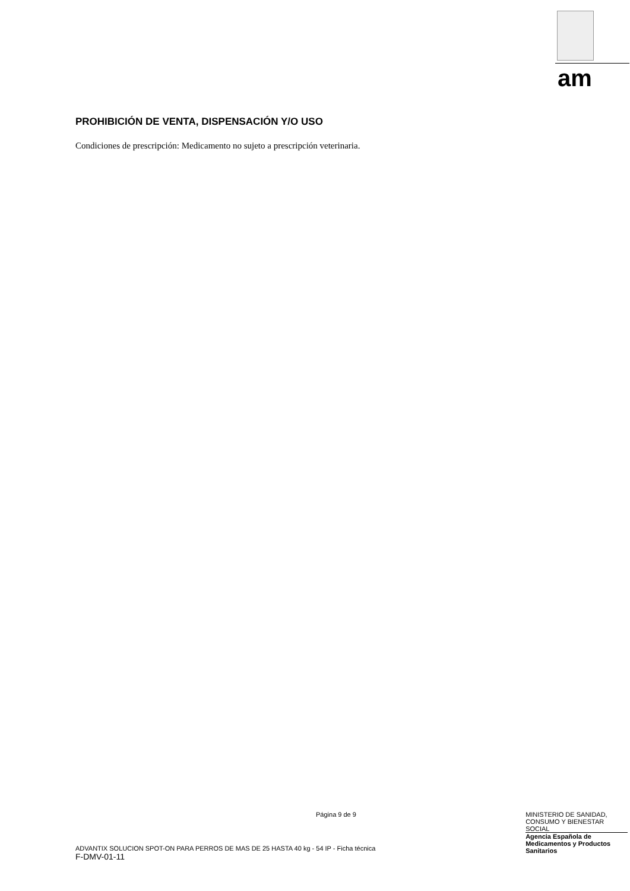am
PROHIBICIÓN DE VENTA, DISPENSACIÓN Y/O USO
Condiciones de prescripción: Medicamento no sujeto a prescripción veterinaria.
Página 9 de 9
ADVANTIX SOLUCION SPOT-ON PARA PERROS DE MAS DE 25 HASTA 40 kg - 54 IP - Ficha técnica
F-DMV-01-11
MINISTERIO DE SANIDAD, CONSUMO Y BIENESTAR SOCIAL
Agencia Española de Medicamentos y Productos Sanitarios